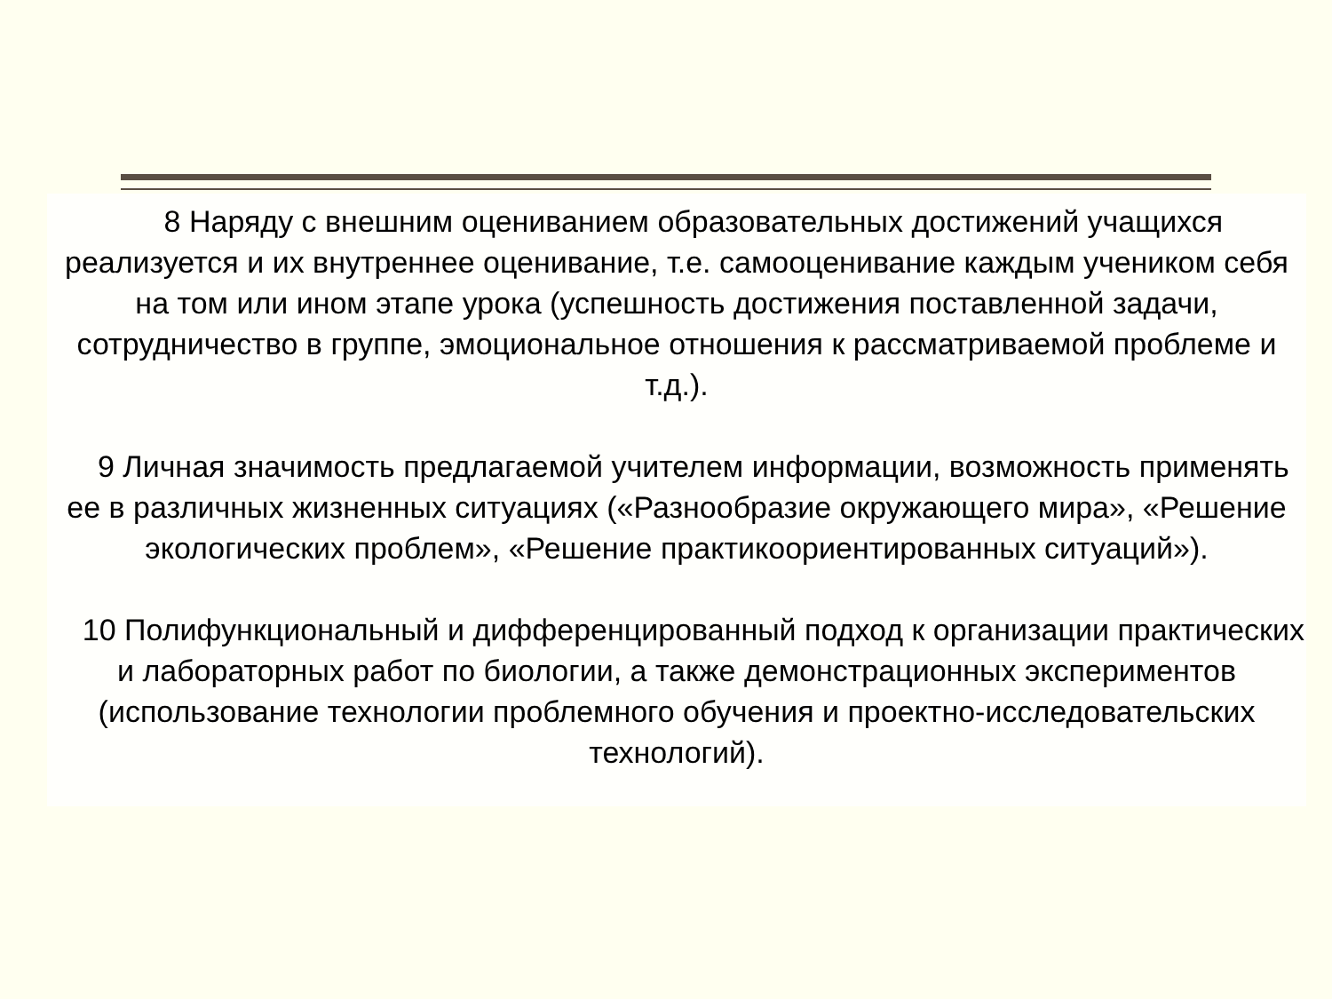8 Наряду с внешним оцениванием образовательных достижений учащихся реализуется и их внутреннее оценивание, т.е. самооценивание каждым учеником себя на том или ином этапе урока (успешность достижения поставленной задачи, сотрудничество в группе, эмоциональное отношения к рассматриваемой проблеме и т.д.).
9 Личная значимость предлагаемой учителем информации, возможность применять ее в различных жизненных ситуациях («Разнообразие окружающего мира», «Решение экологических проблем», «Решение практикоориентированных ситуаций»).
10 Полифункциональный и дифференцированный подход к организации практических и лабораторных работ по биологии, а также демонстрационных экспериментов (использование технологии проблемного обучения и проектно-исследовательских технологий).